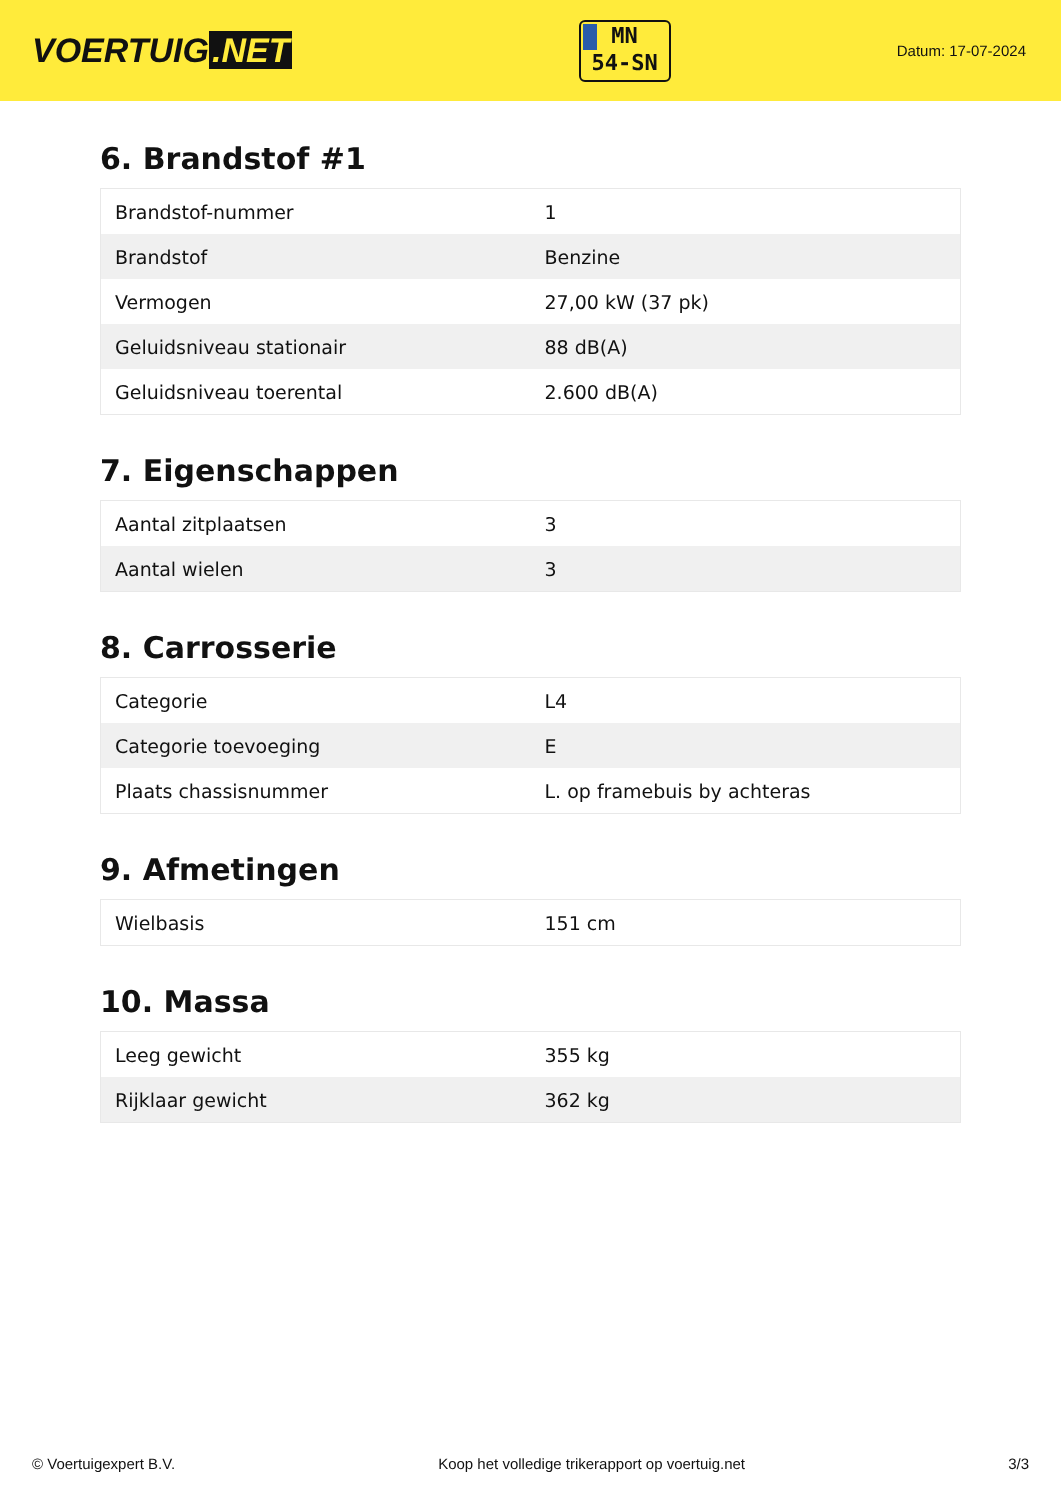VOERTUIG.NET
MN
54-SN
Datum: 17-07-2024
6. Brandstof #1
| Brandstof-nummer | 1 |
| Brandstof | Benzine |
| Vermogen | 27,00 kW (37 pk) |
| Geluidsniveau stationair | 88 dB(A) |
| Geluidsniveau toerental | 2.600 dB(A) |
7. Eigenschappen
| Aantal zitplaatsen | 3 |
| Aantal wielen | 3 |
8. Carrosserie
| Categorie | L4 |
| Categorie toevoeging | E |
| Plaats chassisnummer | L. op framebuis by achteras |
9. Afmetingen
| Wielbasis | 151 cm |
10. Massa
| Leeg gewicht | 355 kg |
| Rijklaar gewicht | 362 kg |
© Voertuigexpert B.V. Koop het volledige trikerapport op voertuig.net 3/3